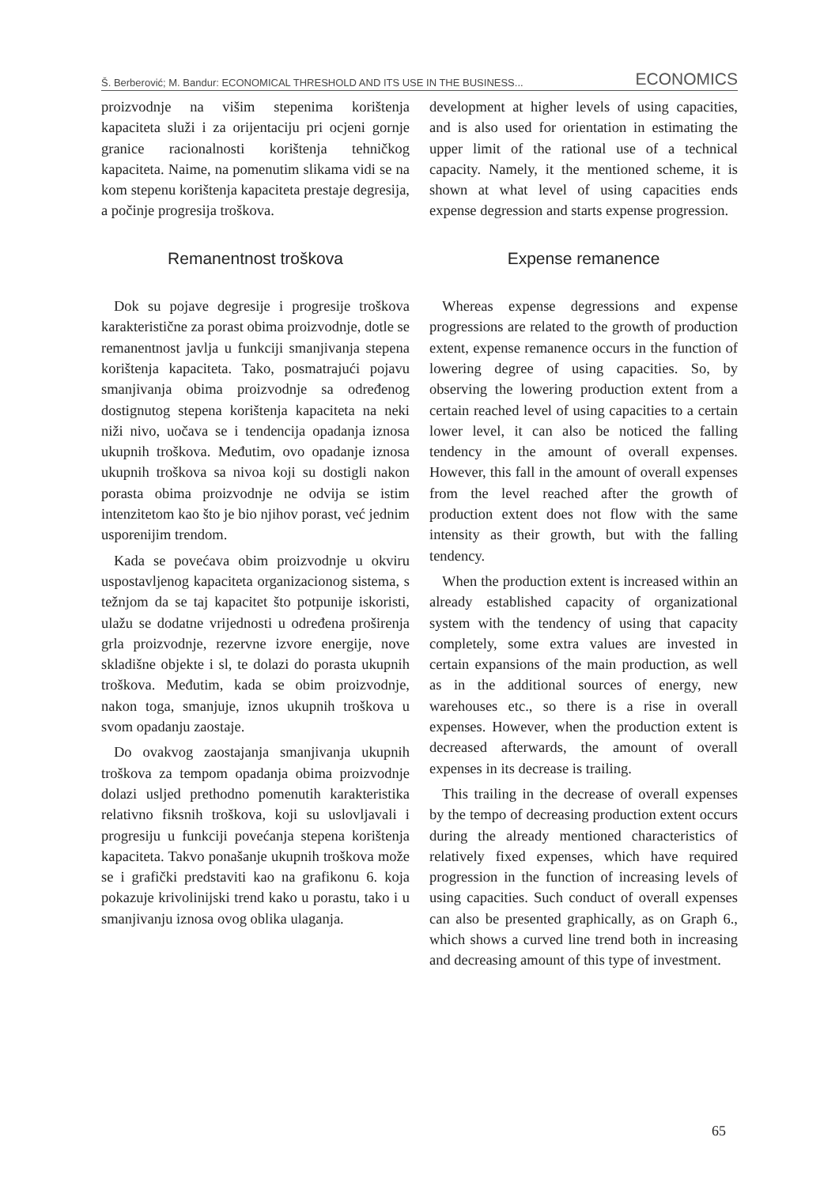Š. Berberović; M. Bandur: ECONOMICAL THRESHOLD AND ITS USE IN THE BUSINESS... ECONOMICS
proizvodnje na višim stepenima korištenja kapaciteta služi i za orijentaciju pri ocjeni gornje granice racionalnosti korištenja tehničkog kapaciteta. Naime, na pomenutim slikama vidi se na kom stepenu korištenja kapaciteta prestaje degresija, a počinje progresija troškova.
Remanentnost troškova
Dok su pojave degresije i progresije troškova karakteristične za porast obima proizvodnje, dotle se remanentnost javlja u funkciji smanjivanja stepena korištenja kapaciteta. Tako, posmatrajući pojavu smanjivanja obima proizvodnje sa određenog dostignutog stepena korištenja kapaciteta na neki niži nivo, uočava se i tendencija opadanja iznosa ukupnih troškova. Međutim, ovo opadanje iznosa ukupnih troškova sa nivoa koji su dostigli nakon porasta obima proizvodnje ne odvija se istim intenzitetom kao što je bio njihov porast, već jednim usporenijim trendom.
Kada se povećava obim proizvodnje u okviru uspostavljenog kapaciteta organizacionog sistema, s težnjom da se taj kapacitet što potpunije iskoristi, ulažu se dodatne vrijednosti u određena proširenja grla proizvodnje, rezervne izvore energije, nove skladišne objekte i sl, te dolazi do porasta ukupnih troškova. Međutim, kada se obim proizvodnje, nakon toga, smanjuje, iznos ukupnih troškova u svom opadanju zaostaje.
Do ovakvog zaostajanja smanjivanja ukupnih troškova za tempom opadanja obima proizvodnje dolazi usljed prethodno pomenutih karakteristika relativno fiksnih troškova, koji su uslovljavali i progresiju u funkciji povećanja stepena korištenja kapaciteta. Takvo ponašanje ukupnih troškova može se i grafički predstaviti kao na grafikonu 6. koja pokazuje krivolinijski trend kako u porastu, tako i u smanjivanju iznosa ovog oblika ulaganja.
development at higher levels of using capacities, and is also used for orientation in estimating the upper limit of the rational use of a technical capacity. Namely, it the mentioned scheme, it is shown at what level of using capacities ends expense degression and starts expense progression.
Expense remanence
Whereas expense degressions and expense progressions are related to the growth of production extent, expense remanence occurs in the function of lowering degree of using capacities. So, by observing the lowering production extent from a certain reached level of using capacities to a certain lower level, it can also be noticed the falling tendency in the amount of overall expenses. However, this fall in the amount of overall expenses from the level reached after the growth of production extent does not flow with the same intensity as their growth, but with the falling tendency.
When the production extent is increased within an already established capacity of organizational system with the tendency of using that capacity completely, some extra values are invested in certain expansions of the main production, as well as in the additional sources of energy, new warehouses etc., so there is a rise in overall expenses. However, when the production extent is decreased afterwards, the amount of overall expenses in its decrease is trailing.
This trailing in the decrease of overall expenses by the tempo of decreasing production extent occurs during the already mentioned characteristics of relatively fixed expenses, which have required progression in the function of increasing levels of using capacities. Such conduct of overall expenses can also be presented graphically, as on Graph 6., which shows a curved line trend both in increasing and decreasing amount of this type of investment.
65